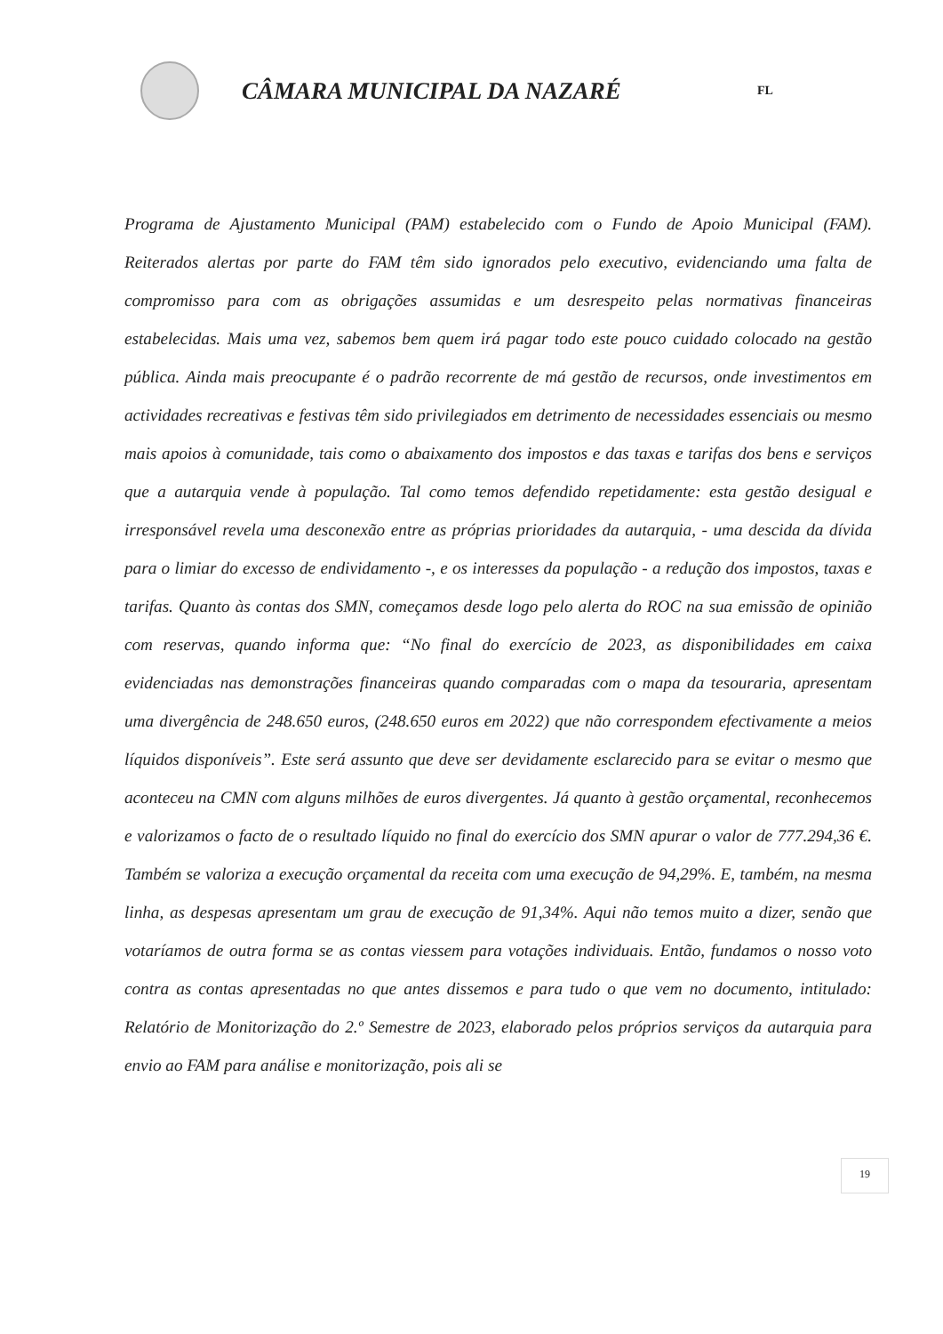CÂMARA MUNICIPAL DA NAZARÉ
FL
Programa de Ajustamento Municipal (PAM) estabelecido com o Fundo de Apoio Municipal (FAM). Reiterados alertas por parte do FAM têm sido ignorados pelo executivo, evidenciando uma falta de compromisso para com as obrigações assumidas e um desrespeito pelas normativas financeiras estabelecidas. Mais uma vez, sabemos bem quem irá pagar todo este pouco cuidado colocado na gestão pública. Ainda mais preocupante é o padrão recorrente de má gestão de recursos, onde investimentos em actividades recreativas e festivas têm sido privilegiados em detrimento de necessidades essenciais ou mesmo mais apoios à comunidade, tais como o abaixamento dos impostos e das taxas e tarifas dos bens e serviços que a autarquia vende à população. Tal como temos defendido repetidamente: esta gestão desigual e irresponsável revela uma desconexão entre as próprias prioridades da autarquia, - uma descida da dívida para o limiar do excesso de endividamento -, e os interesses da população - a redução dos impostos, taxas e tarifas. Quanto às contas dos SMN, começamos desde logo pelo alerta do ROC na sua emissão de opinião com reservas, quando informa que: “No final do exercício de 2023, as disponibilidades em caixa evidenciadas nas demonstrações financeiras quando comparadas com o mapa da tesouraria, apresentam uma divergência de 248.650 euros, (248.650 euros em 2022) que não correspondem efectivamente a meios líquidos disponíveis”. Este será assunto que deve ser devidamente esclarecido para se evitar o mesmo que aconteceu na CMN com alguns milhões de euros divergentes. Já quanto à gestão orçamental, reconhecemos e valorizamos o facto de o resultado líquido no final do exercício dos SMN apurar o valor de 777.294,36 €. Também se valoriza a execução orçamental da receita com uma execução de 94,29%. E, também, na mesma linha, as despesas apresentam um grau de execução de 91,34%. Aqui não temos muito a dizer, senão que votaríamos de outra forma se as contas viessem para votações individuais. Então, fundamos o nosso voto contra as contas apresentadas no que antes dissemos e para tudo o que vem no documento, intitulado: Relatório de Monitorização do 2.º Semestre de 2023, elaborado pelos próprios serviços da autarquia para envio ao FAM para análise e monitorização, pois ali se
19